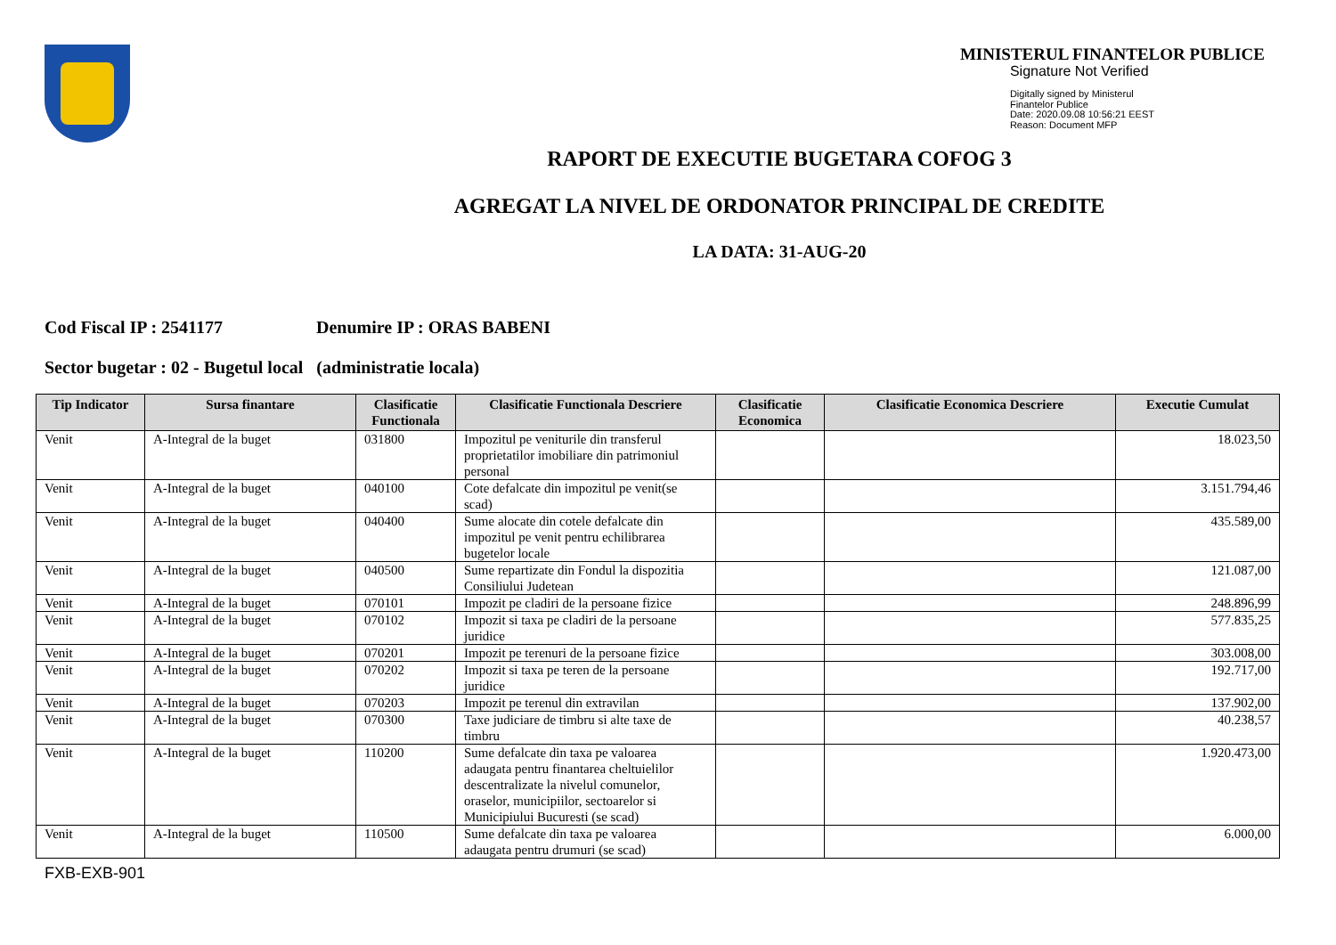MINISTERUL FINANTELOR PUBLICE
Signature Not Verified
Digitally signed by Ministerul
Finantelor Publice
Date: 2020.09.08 10:56:21 EEST
Reason: Document MFP
RAPORT DE EXECUTIE BUGETARA COFOG 3
AGREGAT LA NIVEL DE ORDONATOR PRINCIPAL DE CREDITE
LA DATA: 31-AUG-20
Cod Fiscal IP : 2541177 Denumire IP : ORAS BABENI
Sector bugetar : 02 - Bugetul local (administratie locala)
| Tip Indicator | Sursa finantare | Clasificatie Functionala | Clasificatie Functionala Descriere | Clasificatie Economica | Clasificatie Economica Descriere | Executie Cumulat |
| --- | --- | --- | --- | --- | --- | --- |
| Venit | A-Integral de la buget | 031800 | Impozitul pe veniturile din transferul proprietatilor imobiliare din patrimoniul personal | | | 18.023,50 |
| Venit | A-Integral de la buget | 040100 | Cote defalcate din impozitul pe venit(se scad) | | | 3.151.794,46 |
| Venit | A-Integral de la buget | 040400 | Sume alocate din cotele defalcate din impozitul pe venit pentru echilibrarea bugetelor locale | | | 435.589,00 |
| Venit | A-Integral de la buget | 040500 | Sume repartizate din Fondul la dispozitia Consiliului Judetean | | | 121.087,00 |
| Venit | A-Integral de la buget | 070101 | Impozit pe cladiri de la persoane fizice | | | 248.896,99 |
| Venit | A-Integral de la buget | 070102 | Impozit si taxa pe cladiri de la persoane juridice | | | 577.835,25 |
| Venit | A-Integral de la buget | 070201 | Impozit pe terenuri de la persoane fizice | | | 303.008,00 |
| Venit | A-Integral de la buget | 070202 | Impozit si taxa pe teren de la persoane juridice | | | 192.717,00 |
| Venit | A-Integral de la buget | 070203 | Impozit pe terenul din extravilan | | | 137.902,00 |
| Venit | A-Integral de la buget | 070300 | Taxe judiciare de timbru si alte taxe de timbru | | | 40.238,57 |
| Venit | A-Integral de la buget | 110200 | Sume defalcate din taxa pe valoarea adaugata pentru finantarea cheltuielilor descentralizate la nivelul comunelor, oraselor, municipiilor, sectoarelor si Municipiului Bucuresti (se scad) | | | 1.920.473,00 |
| Venit | A-Integral de la buget | 110500 | Sume defalcate din taxa pe valoarea adaugata pentru drumuri (se scad) | | | 6.000,00 |
FXB-EXB-901